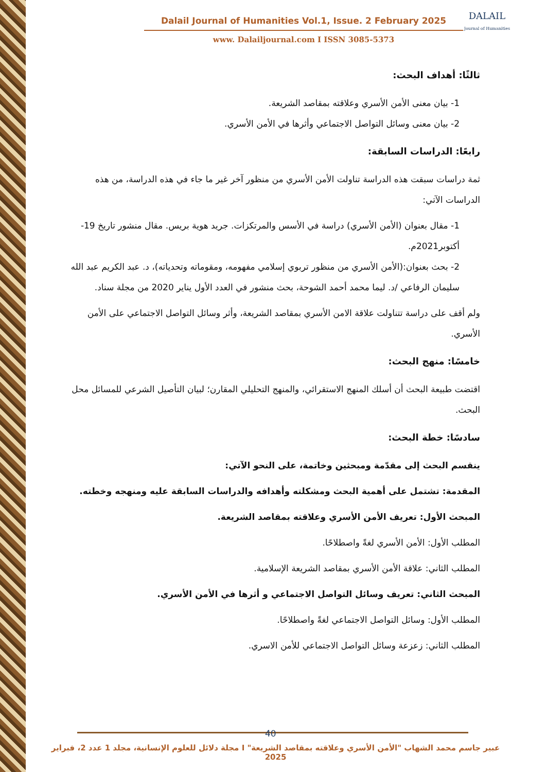DALAIL
Journal of Humanities
Dalail Journal of Humanities Vol.1, Issue. 2 February 2025
www. Dalailjournal.com I ISSN 3085-5373
ثالثًا: أهداف البحث:
1- بيان معنى الأمن الأسري وعلاقته بمقاصد الشريعة.
2- بيان معنى وسائل التواصل الاجتماعي وأثرها في الأمن الأسري.
رابعًا: الدراسات السابقة:
ثمة دراسات سبقت هذه الدراسة تناولت الأمن الأسري من منظور آخر غير ما جاء في هذه الدراسة، من هذه الدراسات الآتي:
1- مقال بعنوان (الأمن الأسري) دراسة في الأسس والمرتكزات. جريد هوية بريس. مقال منشور تاريخ 19-أكتوبر2021م.
2- بحث بعنوان:(الأمن الأسري من منظور تربوي إسلامي مفهومه، ومقوماته وتحدياته)، د. عبد الكريم عبد الله سليمان الرفاعي /د. ليما محمد أحمد الشوحة، بحث منشور في العدد الأول يناير 2020 من مجلة سناد.
ولم أقف على دراسة تتناولت علاقة الامن الأسري بمقاصد الشريعة، وأثر وسائل التواصل الاجتماعي على الأمن الأسري.
خامسًا: منهج البحث:
اقتضت طبيعة البحث أن أسلك المنهج الاستقرائي، والمنهج التحليلي المقارن؛ لبيان التأصيل الشرعي للمسائل محل البحث.
سادسًا: خطة البحث:
ينقسم البحث إلى مقدّمة ومبحثين وخاتمة، على النحو الآتي:
المقدمة: تشتمل على أهمية البحث ومشكلته وأهدافه والدراسات السابقة عليه ومنهجه وخطته.
المبحث الأول: تعريف الأمن الأسري وعلاقته بمقاصد الشريعة.
المطلب الأول: الأمن الأسري لغةً واصطلاحًا.
المطلب الثاني: علاقة الأمن الأسري بمقاصد الشريعة الإسلامية.
المبحث الثاني: تعريف وسائل التواصل الاجتماعي و أثرها في الأمن الأسري.
المطلب الأول: وسائل التواصل الاجتماعي لغةً واصطلاحًا.
المطلب الثاني: زعزعة وسائل التواصل الاجتماعي للأمن الاسري.
40
عبير جاسم محمد الشهاب "الأمن الأسري وعلاقته بمقاصد الشريعة" I مجلة دلائل للعلوم الإنسانية، مجلد 1 عدد 2، فبراير 2025